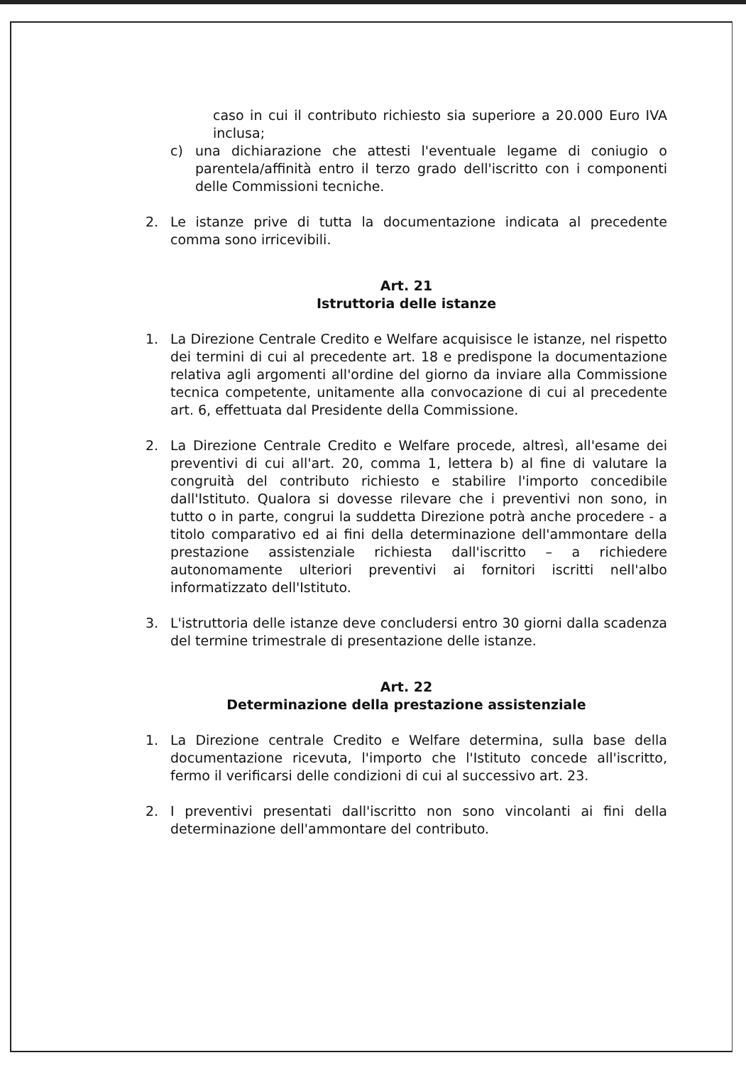caso in cui il contributo richiesto sia superiore a 20.000 Euro IVA inclusa;
c) una dichiarazione che attesti l'eventuale legame di coniugio o parentela/affinità entro il terzo grado dell'iscritto con i componenti delle Commissioni tecniche.
2. Le istanze prive di tutta la documentazione indicata al precedente comma sono irricevibili.
Art. 21
Istruttoria delle istanze
1. La Direzione Centrale Credito e Welfare acquisisce le istanze, nel rispetto dei termini di cui al precedente art. 18 e predispone la documentazione relativa agli argomenti all'ordine del giorno da inviare alla Commissione tecnica competente, unitamente alla convocazione di cui al precedente art. 6, effettuata dal Presidente della Commissione.
2. La Direzione Centrale Credito e Welfare procede, altresì, all'esame dei preventivi di cui all'art. 20, comma 1, lettera b) al fine di valutare la congruità del contributo richiesto e stabilire l'importo concedibile dall'Istituto. Qualora si dovesse rilevare che i preventivi non sono, in tutto o in parte, congrui la suddetta Direzione potrà anche procedere - a titolo comparativo ed ai fini della determinazione dell'ammontare della prestazione assistenziale richiesta dall'iscritto – a richiedere autonomamente ulteriori preventivi ai fornitori iscritti nell'albo informatizzato dell'Istituto.
3. L'istruttoria delle istanze deve concludersi entro 30 giorni dalla scadenza del termine trimestrale di presentazione delle istanze.
Art. 22
Determinazione della prestazione assistenziale
1. La Direzione centrale Credito e Welfare determina, sulla base della documentazione ricevuta, l'importo che l'Istituto concede all'iscritto, fermo il verificarsi delle condizioni di cui al successivo art. 23.
2. I preventivi presentati dall'iscritto non sono vincolanti ai fini della determinazione dell'ammontare del contributo.